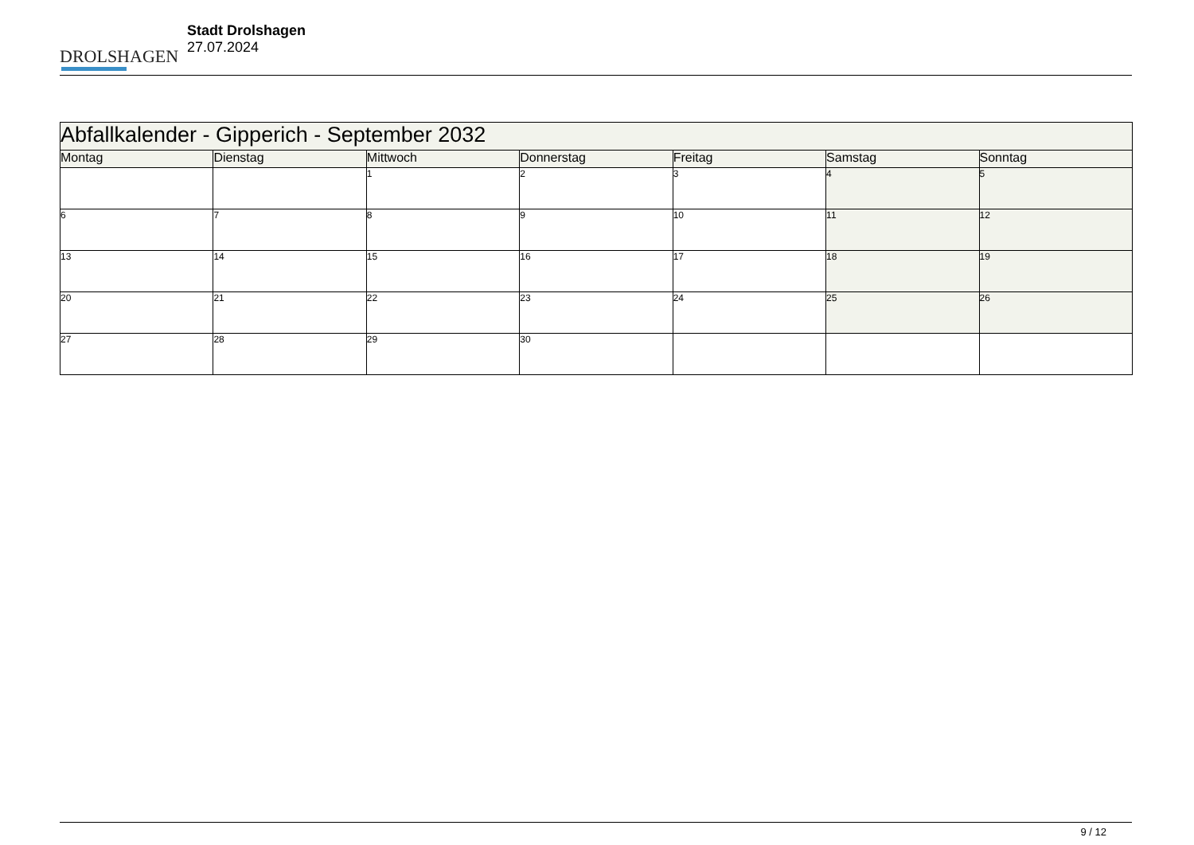DROLSHAGEN
Stadt Drolshagen
27.07.2024
| Abfallkalender - Gipperich - September 2032 | | | | | | |
| Montag | Dienstag | Mittwoch | Donnerstag | Freitag | Samstag | Sonntag |
| | | 1 | 2 | 3 | 4 | 5 |
| 6 | 7 | 8 | 9 | 10 | 11 | 12 |
| 13 | 14 | 15 | 16 | 17 | 18 | 19 |
| 20 | 21 | 22 | 23 | 24 | 25 | 26 |
| 27 | 28 | 29 | 30 | | | |
9 / 12